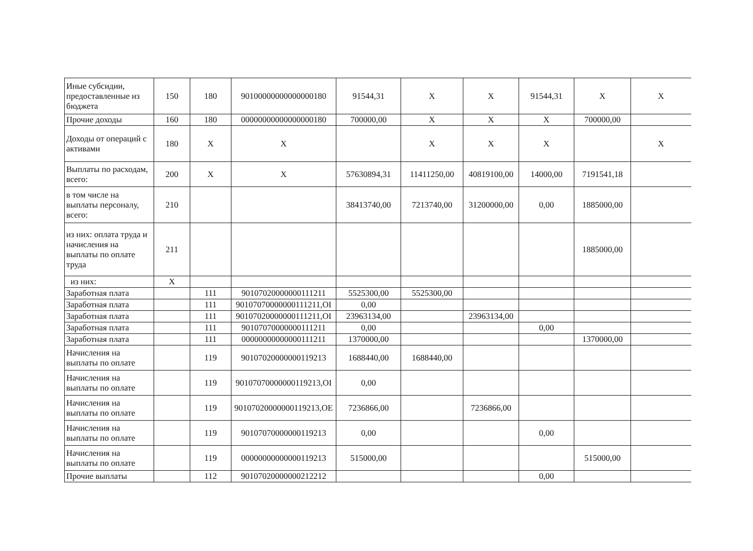| Иные субсидии, предоставленные из бюджета | 150 | 180 | 90100000000000000180 | 91544,31 | X | X | 91544,31 | X | X |
| Прочие доходы | 160 | 180 | 00000000000000000180 | 700000,00 | X | X | X | 700000,00 | |
| Доходы от операций с активами | 180 | X | X | | X | X | X | | X |
| Выплаты по расходам, всего: | 200 | X | X | 57630894,31 | 11411250,00 | 40819100,00 | 14000,00 | 7191541,18 | |
| в том числе на выплаты персоналу, всего: | 210 | | | 38413740,00 | 7213740,00 | 31200000,00 | 0,00 | 1885000,00 | |
| из них: оплата труда и начисления на выплаты по оплате труда | 211 | | | | | | | 1885000,00 | |
| из них: | X | | | | | | | | |
| Заработная плата | | 111 | 90107020000000111211 | 5525300,00 | 5525300,00 | | | | |
| Заработная плата | | 111 | 90107070000000111211,ОІ | 0,00 | | | | | |
| Заработная плата | | 111 | 90107020000000111211,ОІ | 23963134,00 | | 23963134,00 | | | |
| Заработная плата | | 111 | 90107070000000111211 | 0,00 | | | 0,00 | | |
| Заработная плата | | 111 | 00000000000000111211 | 1370000,00 | | | | 1370000,00 | |
| Начисления на выплаты по оплате | | 119 | 90107020000000119213 | 1688440,00 | 1688440,00 | | | | |
| Начисления на выплаты по оплате | | 119 | 90107070000000119213,ОІ | 0,00 | | | | | |
| Начисления на выплаты по оплате | | 119 | 90107020000000119213,ОЕ | 7236866,00 | | 7236866,00 | | | |
| Начисления на выплаты по оплате | | 119 | 90107070000000119213 | 0,00 | | | 0,00 | | |
| Начисления на выплаты по оплате | | 119 | 00000000000000119213 | 515000,00 | | | | 515000,00 | |
| Прочие выплаты | | 112 | 90107020000000212212 | | | | 0,00 | | |